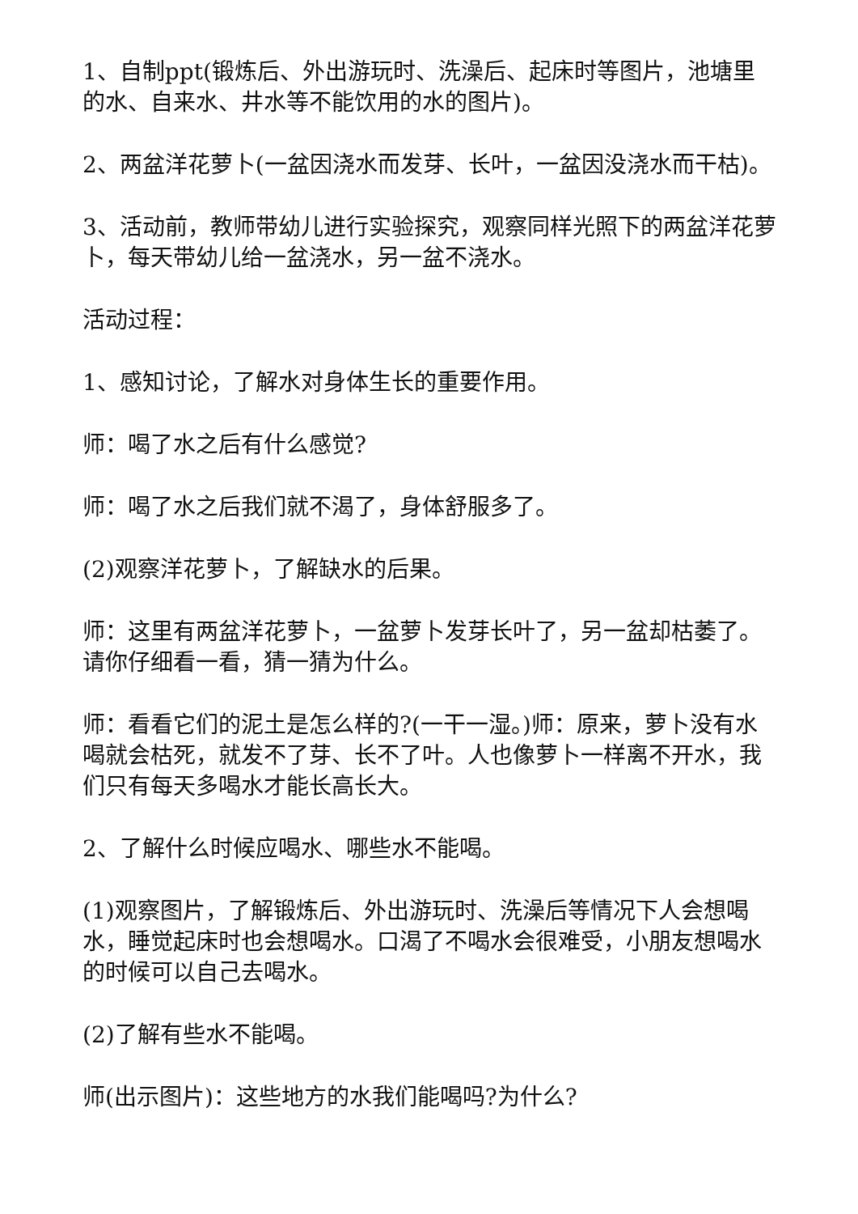1、自制ppt(锻炼后、外出游玩时、洗澡后、起床时等图片，池塘里的水、自来水、井水等不能饮用的水的图片)。
2、两盆洋花萝卜(一盆因浇水而发芽、长叶，一盆因没浇水而干枯)。
3、活动前，教师带幼儿进行实验探究，观察同样光照下的两盆洋花萝卜，每天带幼儿给一盆浇水，另一盆不浇水。
活动过程：
1、感知讨论，了解水对身体生长的重要作用。
师：喝了水之后有什么感觉?
师：喝了水之后我们就不渴了，身体舒服多了。
(2)观察洋花萝卜，了解缺水的后果。
师：这里有两盆洋花萝卜，一盆萝卜发芽长叶了，另一盆却枯萎了。请你仔细看一看，猜一猜为什么。
师：看看它们的泥土是怎么样的?(一干一湿。)师：原来，萝卜没有水喝就会枯死，就发不了芽、长不了叶。人也像萝卜一样离不开水，我们只有每天多喝水才能长高长大。
2、了解什么时候应喝水、哪些水不能喝。
(1)观察图片，了解锻炼后、外出游玩时、洗澡后等情况下人会想喝水，睡觉起床时也会想喝水。口渴了不喝水会很难受，小朋友想喝水的时候可以自己去喝水。
(2)了解有些水不能喝。
师(出示图片)：这些地方的水我们能喝吗?为什么?